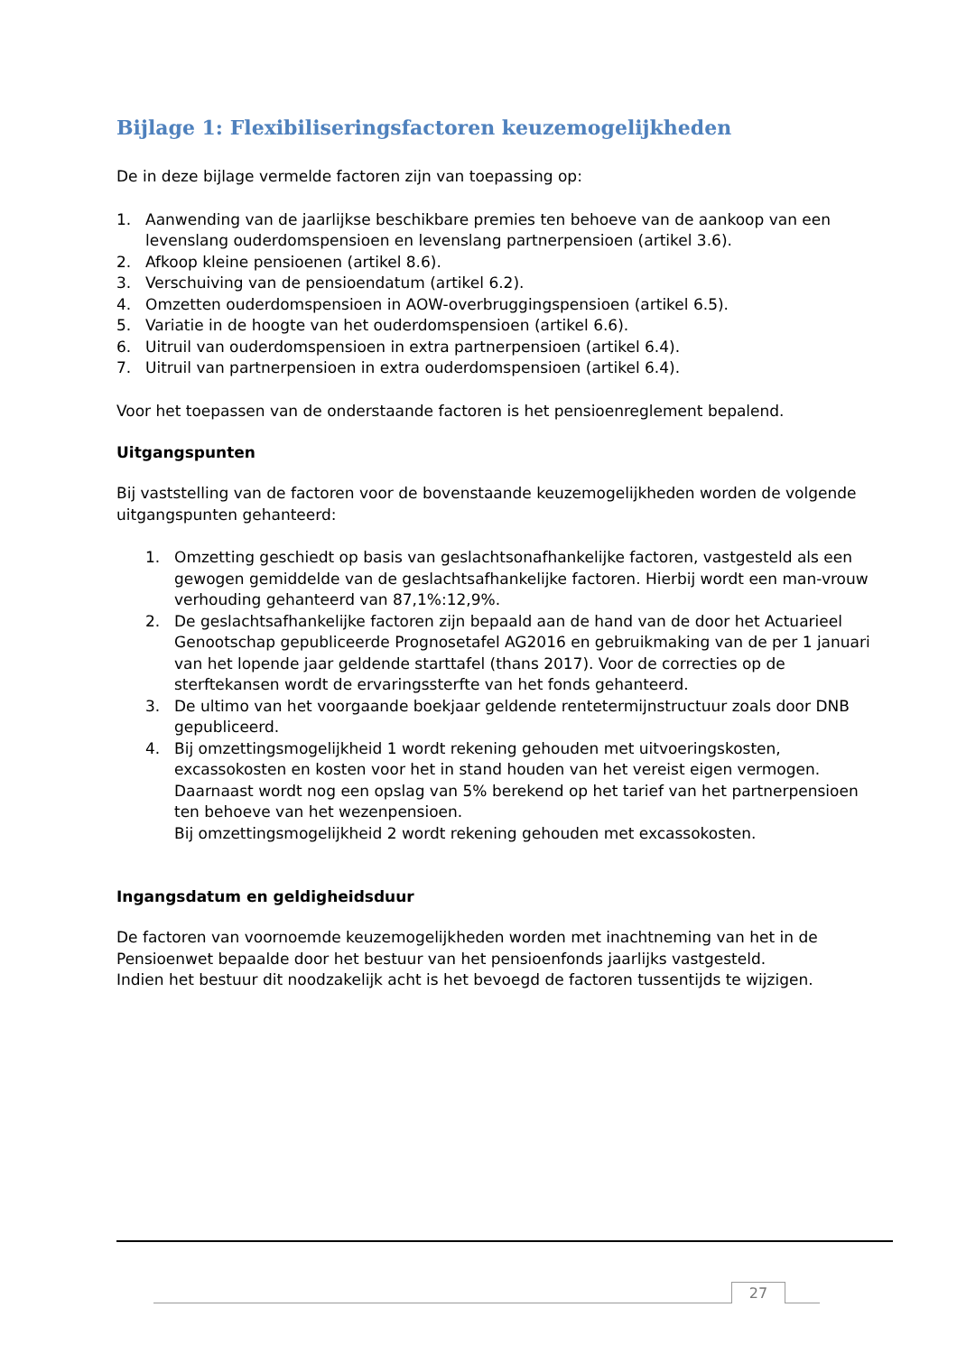Bijlage 1: Flexibiliseringsfactoren keuzemogelijkheden
De in deze bijlage vermelde factoren zijn van toepassing op:
1. Aanwending van de jaarlijkse beschikbare premies ten behoeve van de aankoop van een levenslang ouderdomspensioen en levenslang partnerpensioen (artikel 3.6).
2. Afkoop kleine pensioenen (artikel 8.6).
3. Verschuiving van de pensioendatum (artikel 6.2).
4. Omzetten ouderdomspensioen in AOW-overbruggingspensioen (artikel 6.5).
5. Variatie in de hoogte van het ouderdomspensioen (artikel 6.6).
6. Uitruil van ouderdomspensioen in extra partnerpensioen (artikel 6.4).
7. Uitruil van partnerpensioen in extra ouderdomspensioen (artikel 6.4).
Voor het toepassen van de onderstaande factoren is het pensioenreglement bepalend.
Uitgangspunten
Bij vaststelling van de factoren voor de bovenstaande keuzemogelijkheden worden de volgende uitgangspunten gehanteerd:
1. Omzetting geschiedt op basis van geslachtsonafhankelijke factoren, vastgesteld als een gewogen gemiddelde van de geslachtsafhankelijke factoren. Hierbij wordt een man-vrouw verhouding gehanteerd van 87,1%:12,9%.
2. De geslachtsafhankelijke factoren zijn bepaald aan de hand van de door het Actuarieel Genootschap gepubliceerde Prognosetafel AG2016 en gebruikmaking van de per 1 januari van het lopende jaar geldende starttafel (thans 2017). Voor de correcties op de sterftekansen wordt de ervaringssterfte van het fonds gehanteerd.
3. De ultimo van het voorgaande boekjaar geldende rentetermijnstructuur zoals door DNB gepubliceerd.
4. Bij omzettingsmogelijkheid 1 wordt rekening gehouden met uitvoeringskosten, excassokosten en kosten voor het in stand houden van het vereist eigen vermogen. Daarnaast wordt nog een opslag van 5% berekend op het tarief van het partnerpensioen ten behoeve van het wezenpensioen.
Bij omzettingsmogelijkheid 2 wordt rekening gehouden met excassokosten.
Ingangsdatum en geldigheidsduur
De factoren van voornoemde keuzemogelijkheden worden met inachtneming van het in de Pensioenwet bepaalde door het bestuur van het pensioenfonds jaarlijks vastgesteld.
Indien het bestuur dit noodzakelijk acht is het bevoegd de factoren tussentijds te wijzigen.
27